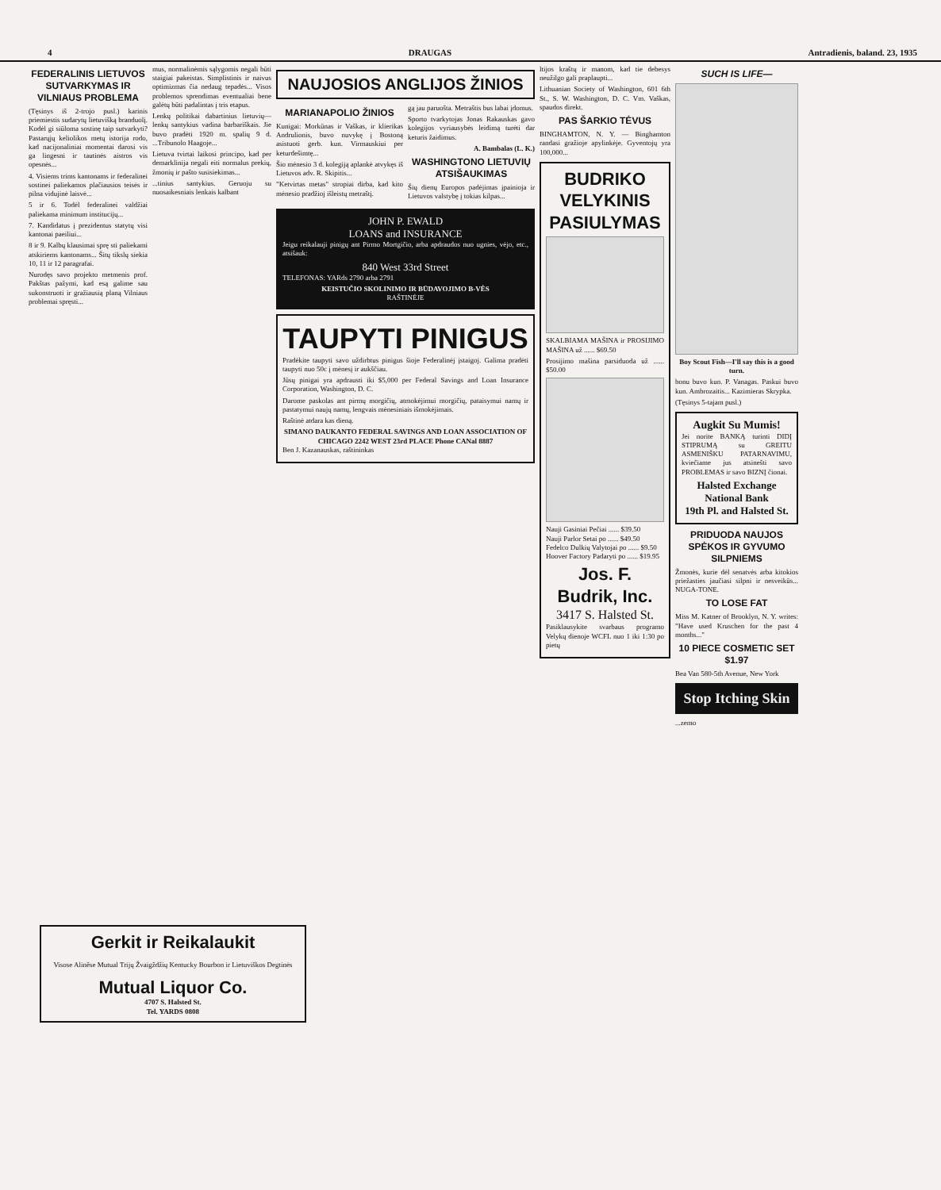4 DRAUGAS Antradienis, baland. 23, 1935
FEDERALINIS LIETUVOS SUTVARKYMAS IR VILNIAUS PROBLEMA
(Tęsinys iš 2-trojo pusl.) karinis priemiestis sudarytų lietuvišką branduolį. Kodėl gi siūloma sostinę taip sutvarkyti? Pastarųjų keliolikos metų istorija rodo, kad nacijonaliniai momentai darosi vis ga lingesni ir tautinės aistros vis opesnės...
4. Visiems trims kantonams ir federalinei sostinei paliekamos plačiausios teisės ir pilna vidujinė laisvė...
5 ir 6. Todėl federalinei valdžiai paliekama minimum institucijų...
7. Kandidatus į prezidentus statytų visi kantonai paeiliui...
8 ir 9. Kalbų klausimai sprę sti paliekami atskiriems kantonams... Šitų tikslų siekia 10, 11 ir 12 paragrafai.
Nurodęs savo projekto metmenis prof. Pakštas pažymi, kad esą galime sau sukonstruoti ir gražiausią planą Vilniaus problemai spręsti...
mus, normalinėmis sąlygomis negali būti staigiai pakeistas. Simplistinis ir naivus optimizmas čia nedaug tepadės... Visos problemos sprendimas eventualiai bene galėtų būti padalintas į tris etapus.
Lenkų politikai dabartinius lietuvių—lenkų santykius vadina barbariškais. Jie buvo pradėti 1920 m. spalių 9 d. ...Tribunolo Haagoje...
Lietuva tvirtai laikosi principo, kad per demarklinija negali eiti normalus prekių, žmonių ir pašto susisiekimas...
...tinius santykius. Geruoju su nuosaikesniais lenkais kalbant
NAUJOSIOS ANGLIJOS ŽINIOS
MARIANAPOLIO ŽINIOS
Kunigai: Morkūnas ir Vaškas, ir klierikas Andrulionis, buvo nuvykę į Bostoną asistuoti gerb. kun. Virmauskiui per keturdešimtę...
Šio mėnesio 3 d. kolegiją aplankė atvykęs iš Lietuvos adv. R. Skipitis...
"Ketvirtas metas" stropiai dirba, kad kito mėnesio pradžioj išleistų metraštį.
gą jau paruošta. Metraštis bus labai įdomus.
Sporto tvarkytojas Jonas Rakauskas gavo kolegijos vyriausybės leidimą turėti dar keturis žaidimus.
A. Bambalas (L. K.)
WASHINGTONO LIETUVIŲ ATSIŠAUKIMAS
Šių dienų Europos padėjimas įpainioja ir Lietuvos valstybę į tokias kilpas...
JOHN P. EWALD
LOANS and INSURANCE
Jeigu reikalauji pinigų ant Pirmo Mortgičio, arba apdraudos nuo ugnies, vėjo, etc., atsišauk:
840 West 33rd Street
TELEFONAS: YARds 2790 arba 2791
KEISTUČIO SKOLINIMO IR BŪDAVOJIMO B-VĖS
RAŠTINĖJE
TAUPYTI PINIGUS
Pradėkite taupyti savo uždirbtus pinigus šioje Federalinėj įstaigoj. Galima pradėti taupyti nuo 50c į mėnesį ir aukščiau.
Jūsų pinigai yra apdrausti iki $5,000 per Federal Savings and Loan Insurance Corporation, Washington, D. C.
Darome paskolas ant pirmų morgičių, atmokėjimui morgičių, pataisymui namų ir pastatymui naujų namų, lengvais mėnesiniais išmokėjimais.
Raštinė atdara kas dieną.
SIMANO DAUKANTO FEDERAL SAVINGS AND LOAN ASSOCIATION OF CHICAGO 2242 WEST 23rd PLACE Phone CANal 8887
Ben J. Kazanauskas, raštininkas
ltijos kraštų ir manom, kad tie debesys neužilgo gali praplaupti...
Lithuanian Society of Washington, 601 6th St., S. W. Washington, D. C. Vm. Vaškas, spaudos direkt.
PAS ŠARKIO TĖVUS
BINGHAMTON, N. Y. — Binghamton randasi gražioje apylinkėje. Gyventojų yra 100,000...
BUDRIKO VELYKINIS PASIULYMAS
SKALBIAMA MAŠINA ir PROSIJIMO MAŠINA už ...... $69.50
Prosijimo mašina parsiduoda už ...... $50.00
Nauji Gasiniai Pečiai ...... $39.50
Nauji Parlor Setai po ...... $49.50
Fedelco Dulkių Valytojai po ...... $9.50
Hoover Factory Padaryti po ...... $19.95
Jos. F. Budrik, Inc.
3417 S. Halsted St.
Pasiklausykite svarbaus programo Velykų dienoje WCFL nuo 1 iki 1:30 po pietų
SUCH IS LIFE—
Boy Scout Fish—I'll say this is a good turn.
bonu buvo kun. P. Vanagas. Paskui buvo kun. Ambrozaitis... Kazimieras Skrypka.
(Tęsinys 5-tajam pusl.)
Augkit Su Mumis!
Jei norite BANKĄ turinti DIDĮ STIPRUMĄ su GREITU ASMENIŠKU PATARNAVIMU, kviečiame jus atsinešti savo PROBLEMAS ir savo BIZNĮ čionai.
Halsted Exchange National Bank
19th Pl. and Halsted St.
PRIDUODA NAUJOS SPĖKOS IR GYVUMO SILPNIEMS
Žmonės, kurie dėl senatvės arba kitokios priežasties jaučiasi silpni ir nesveikūs... NUGA-TONE.
TO LOSE FAT
Miss M. Katner of Brooklyn, N. Y. writes: "Have used Kruschen for the past 4 months..."
10 PIECE COSMETIC SET $1.97
Bea Van 580-5th Avenue, New York
Stop Itching Skin
...zemo
Gerkit ir Reikalaukit
Visose Aliněse Mutual Trijų Žvaigždžių Kentucky Bourbon ir Lietuviškos Degtinės
Mutual Liquor Co.
4707 S. Halsted St.
Tel. YARDS 0808